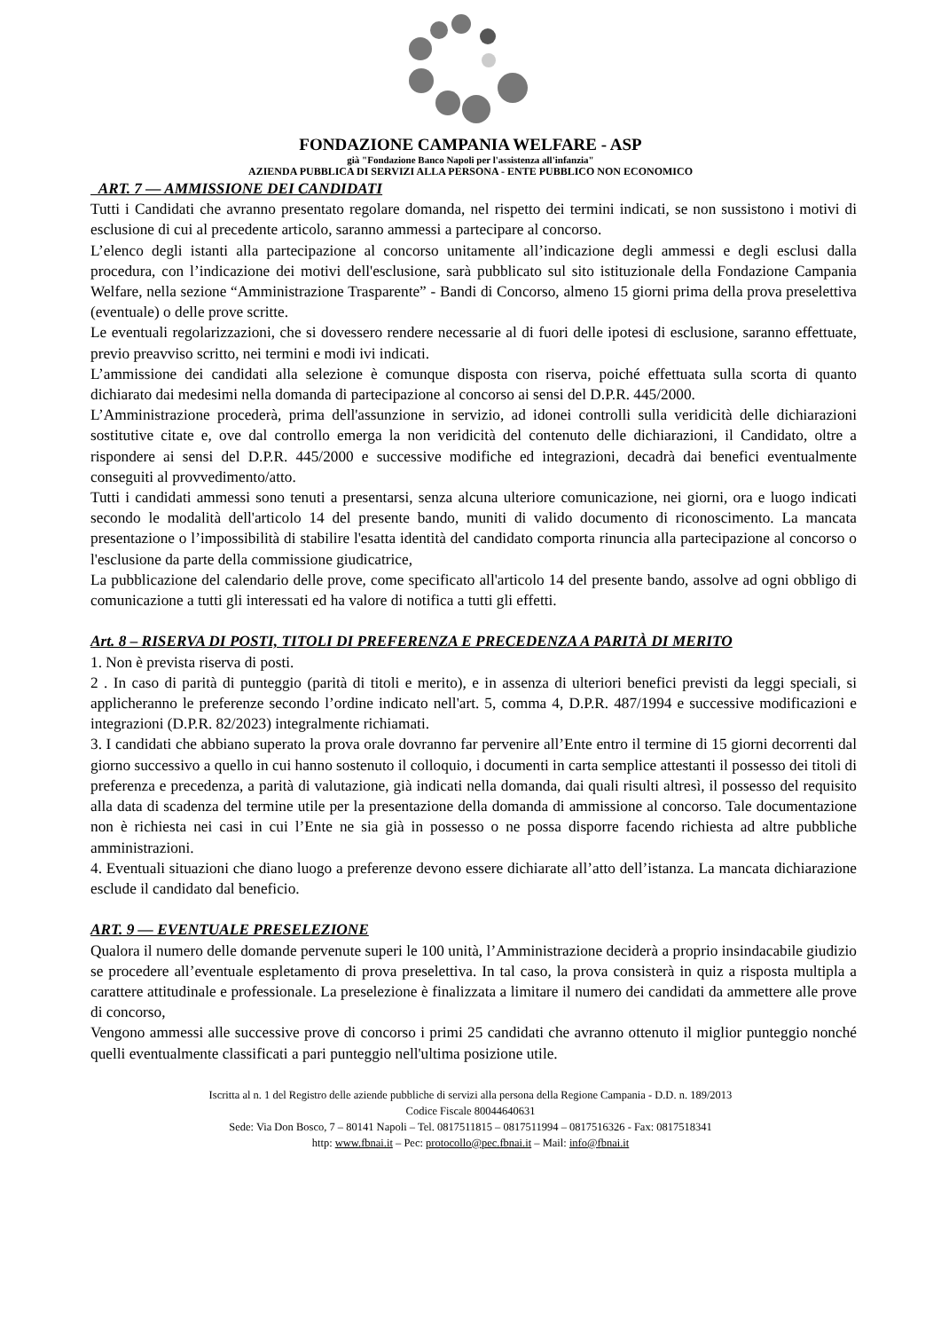FONDAZIONE CAMPANIA WELFARE - ASP
già "Fondazione Banco Napoli per l'assistenza all'infanzia"
AZIENDA PUBBLICA DI SERVIZI ALLA PERSONA - ENTE PUBBLICO NON ECONOMICO
ART. 7 — AMMISSIONE DEI CANDIDATI
Tutti i Candidati che avranno presentato regolare domanda, nel rispetto dei termini indicati, se non sussistono i motivi di esclusione di cui al precedente articolo, saranno ammessi a partecipare al concorso.
L’elenco degli istanti alla partecipazione al concorso unitamente all’indicazione degli ammessi e degli esclusi dalla procedura, con l’indicazione dei motivi dell'esclusione, sarà pubblicato sul sito istituzionale della Fondazione Campania Welfare, nella sezione “Amministrazione Trasparente” - Bandi di Concorso, almeno 15 giorni prima della prova preselettiva (eventuale) o delle prove scritte.
Le eventuali regolarizzazioni, che si dovessero rendere necessarie al di fuori delle ipotesi di esclusione, saranno effettuate, previo preavviso scritto, nei termini e modi ivi indicati.
L’ammissione dei candidati alla selezione è comunque disposta con riserva, poiché effettuata sulla scorta di quanto dichiarato dai medesimi nella domanda di partecipazione al concorso ai sensi del D.P.R. 445/2000.
L’Amministrazione procederà, prima dell'assunzione in servizio, ad idonei controlli sulla veridicità delle dichiarazioni sostitutive citate e, ove dal controllo emerga la non veridicità del contenuto delle dichiarazioni, il Candidato, oltre a rispondere ai sensi del D.P.R. 445/2000 e successive modifiche ed integrazioni, decadrà dai benefici eventualmente conseguiti al provvedimento/atto.
Tutti i candidati ammessi sono tenuti a presentarsi, senza alcuna ulteriore comunicazione, nei giorni, ora e luogo indicati secondo le modalità dell'articolo 14 del presente bando, muniti di valido documento di riconoscimento. La mancata presentazione o l’impossibilità di stabilire l'esatta identità del candidato comporta rinuncia alla partecipazione al concorso o l'esclusione da parte della commissione giudicatrice,
La pubblicazione del calendario delle prove, come specificato all'articolo 14 del presente bando, assolve ad ogni obbligo di comunicazione a tutti gli interessati ed ha valore di notifica a tutti gli effetti.
Art. 8 – RISERVA DI POSTI, TITOLI DI PREFERENZA E PRECEDENZA A PARITÀ DI MERITO
1. Non è prevista riserva di posti.
2 . In caso di parità di punteggio (parità di titoli e merito), e in assenza di ulteriori benefici previsti da leggi speciali, si applicheranno le preferenze secondo l’ordine indicato nell'art. 5, comma 4, D.P.R. 487/1994 e successive modificazioni e integrazioni (D.P.R. 82/2023) integralmente richiamati.
3. I candidati che abbiano superato la prova orale dovranno far pervenire all’Ente entro il termine di 15 giorni decorrenti dal giorno successivo a quello in cui hanno sostenuto il colloquio, i documenti in carta semplice attestanti il possesso dei titoli di preferenza e precedenza, a parità di valutazione, già indicati nella domanda, dai quali risulti altresì, il possesso del requisito alla data di scadenza del termine utile per la presentazione della domanda di ammissione al concorso. Tale documentazione non è richiesta nei casi in cui l’Ente ne sia già in possesso o ne possa disporre facendo richiesta ad altre pubbliche amministrazioni.
4. Eventuali situazioni che diano luogo a preferenze devono essere dichiarate all’atto dell’istanza. La mancata dichiarazione esclude il candidato dal beneficio.
ART. 9 — EVENTUALE PRESELEZIONE
Qualora il numero delle domande pervenute superi le 100 unità, l’Amministrazione deciderà a proprio insindacabile giudizio se procedere all’eventuale espletamento di prova preselettiva. In tal caso, la prova consisterà in quiz a risposta multipla a carattere attitudinale e professionale. La preselezione è finalizzata a limitare il numero dei candidati da ammettere alle prove di concorso,
Vengono ammessi alle successive prove di concorso i primi 25 candidati che avranno ottenuto il miglior punteggio nonché quelli eventualmente classificati a pari punteggio nell'ultima posizione utile.
Iscritta al n. 1 del Registro delle aziende pubbliche di servizi alla persona della Regione Campania - D.D. n. 189/2013
Codice Fiscale 80044640631
Sede: Via Don Bosco, 7 – 80141 Napoli – Tel. 0817511815 – 0817511994 – 0817516326 - Fax: 0817518341
http: www.fbnai.it – Pec: protocollo@pec.fbnai.it – Mail: info@fbnai.it